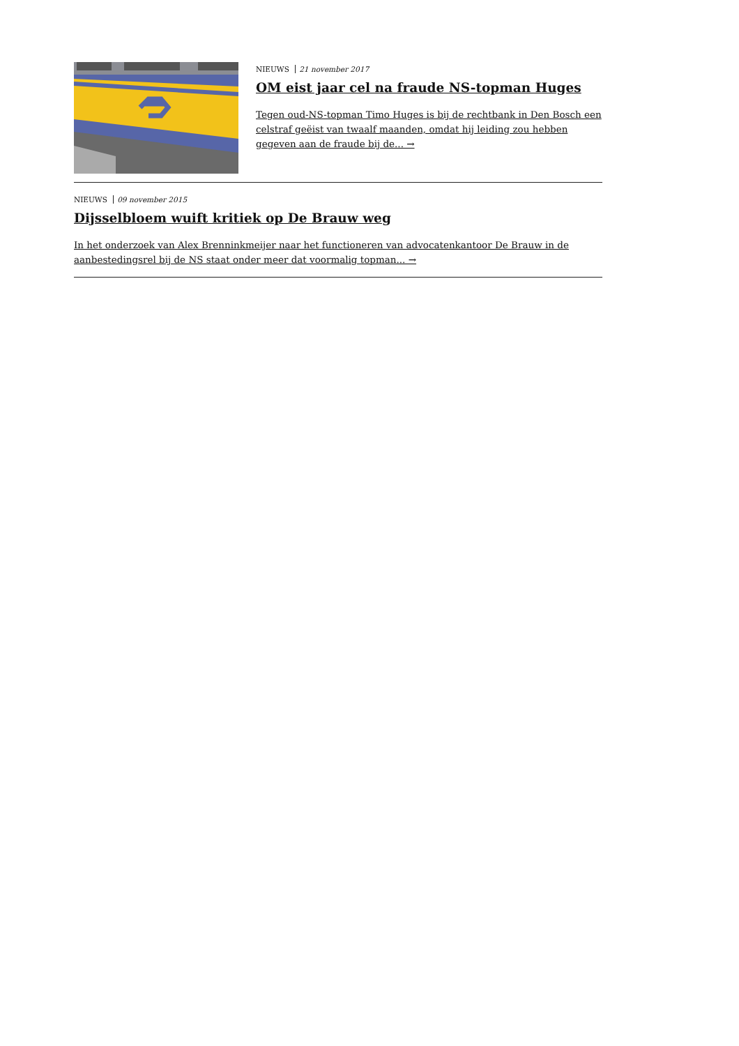NIEUWS 21 november 2017
OM eist jaar cel na fraude NS-topman Huges
Tegen oud-NS-topman Timo Huges is bij de rechtbank in Den Bosch een celstraf geëist van twaalf maanden, omdat hij leiding zou hebben gegeven aan de fraude bij de... →
NIEUWS 09 november 2015
Dijsselbloem wuift kritiek op De Brauw weg
In het onderzoek van Alex Brenninkmeijer naar het functioneren van advocatenkantoor De Brauw in de aanbestedingsrel bij de NS staat onder meer dat voormalig topman... →